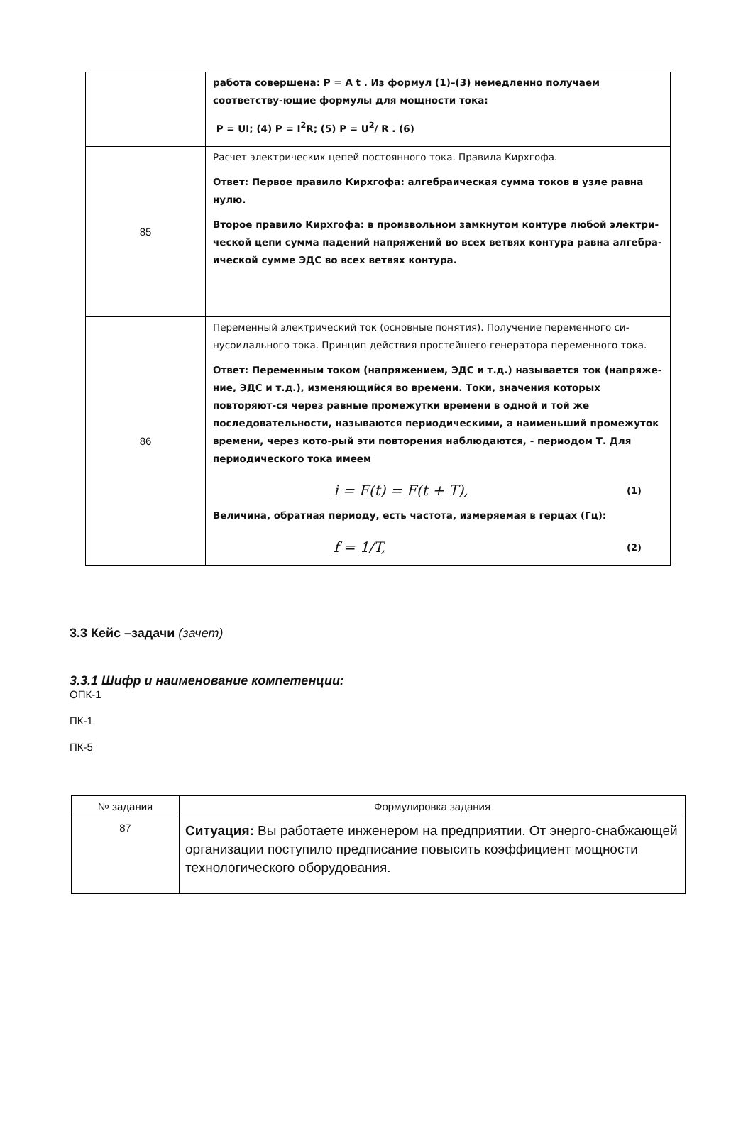| | работа совершена: P = A t . Из формул (1)–(3) немедленно получаем соответству-ющие формулы для мощности тока: P = UI; (4) P = I<sup>2</sup>R; (5) P = U<sup>2</sup>/ R . (6) |
| 85 | Расчет электрических цепей постоянного тока. Правила Кирхгофа. Ответ: Первое правило Кирхгофа: алгебраическая сумма токов в узле равна нулю. Второе правило Кирхгофа: в произвольном замкнутом контуре любой электри-ческой цепи сумма падений напряжений во всех ветвях контура равна алгебра-ической сумме ЭДС во всех ветвях контура. |
| 86 | Переменный электрический ток (основные понятия). Получение переменного си-нусоидального тока. Принцип действия простейшего генератора переменного тока. Ответ: Переменным током (напряжением, ЭДС и т.д.) называется ток (напряже-ние, ЭДС и т.д.), изменяющийся во времени. Токи, значения которых повторяют-ся через равные промежутки времени в одной и той же последовательности, называются периодическими, а наименьший промежуток времени, через кото-рый эти повторения наблюдаются, - периодом Т. Для периодического тока имеем i = F(t) = F(t + T), (1) Величина, обратная периоду, есть частота, измеряемая в герцах (Гц): f = 1/T, (2) |
3.3 Кейс –задачи (зачет)
3.3.1 Шифр и наименование компетенции:
ОПК-1
ПК-1
ПК-5
| № задания | Формулировка задания |
| --- | --- |
| 87 | Ситуация: Вы работаете инженером на предприятии. От энерго-снабжающей организации поступило предписание повысить коэффициент мощности технологического оборудования. |